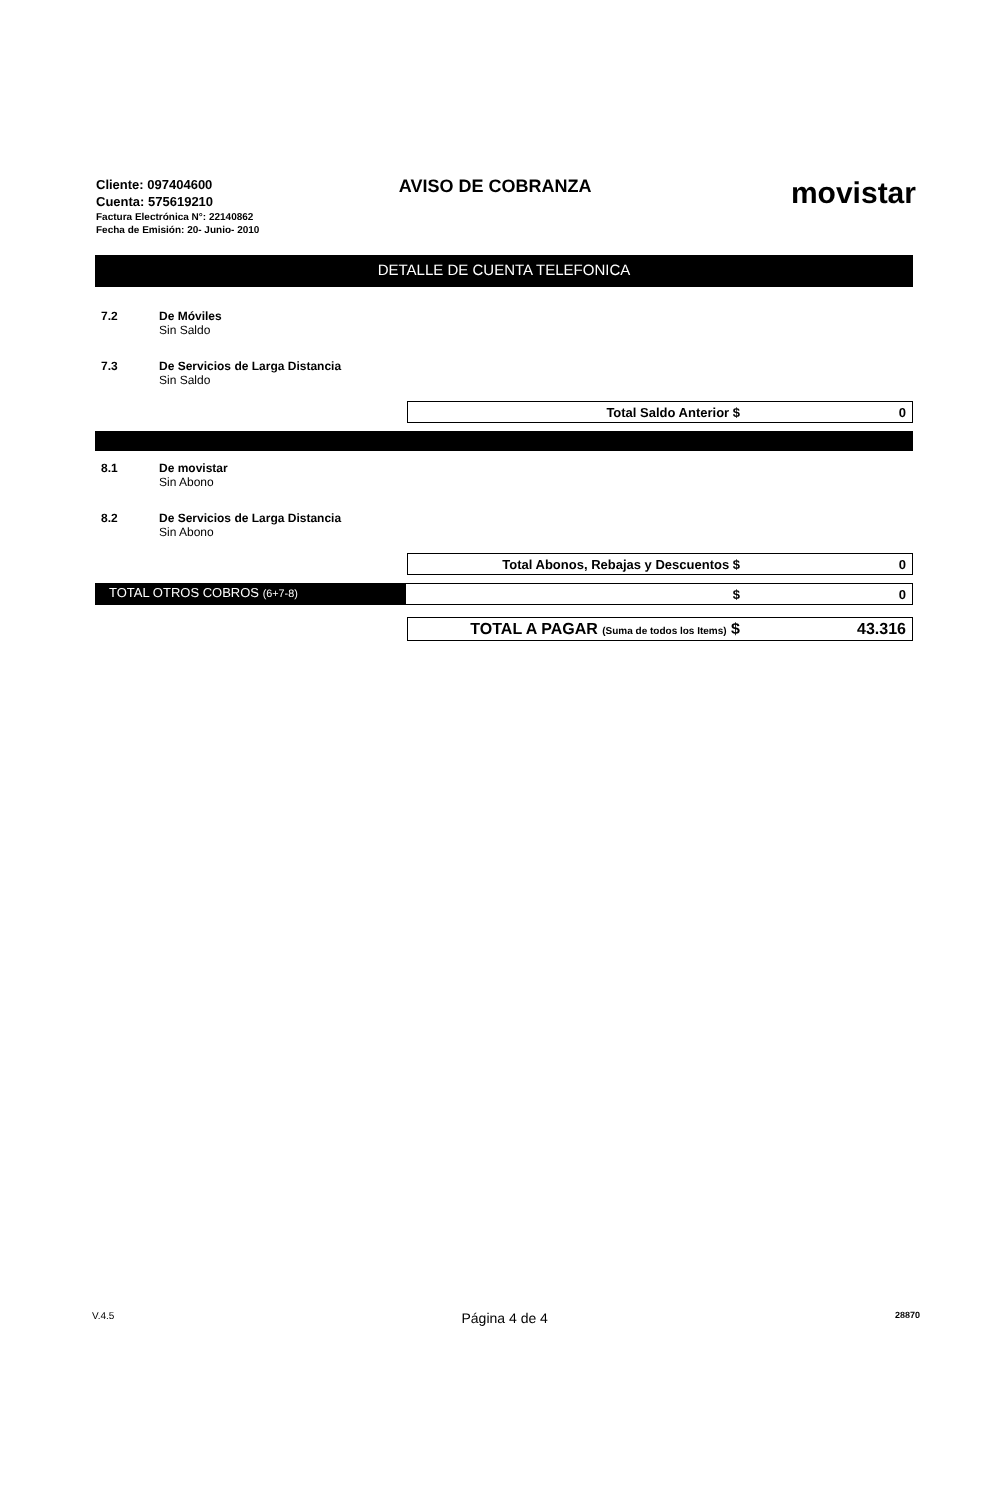Cliente: 097404600
Cuenta: 575619210
Factura Electrónica N°: 22140862
Fecha de Emisión: 20- Junio- 2010
AVISO DE COBRANZA
movistar
DETALLE DE CUENTA TELEFONICA
7.2 De Móviles
Sin Saldo
7.3 De Servicios de Larga Distancia
Sin Saldo
Total Saldo Anterior $ 0
8.1 De movistar
Sin Abono
8.2 De Servicios de Larga Distancia
Sin Abono
Total Abonos, Rebajas y Descuentos $ 0
TOTAL OTROS COBROS (6+7-8)
$ 0
TOTAL A PAGAR (Suma de todos los Items) $ 43.316
V.4.5 Página 4 de 4 28870